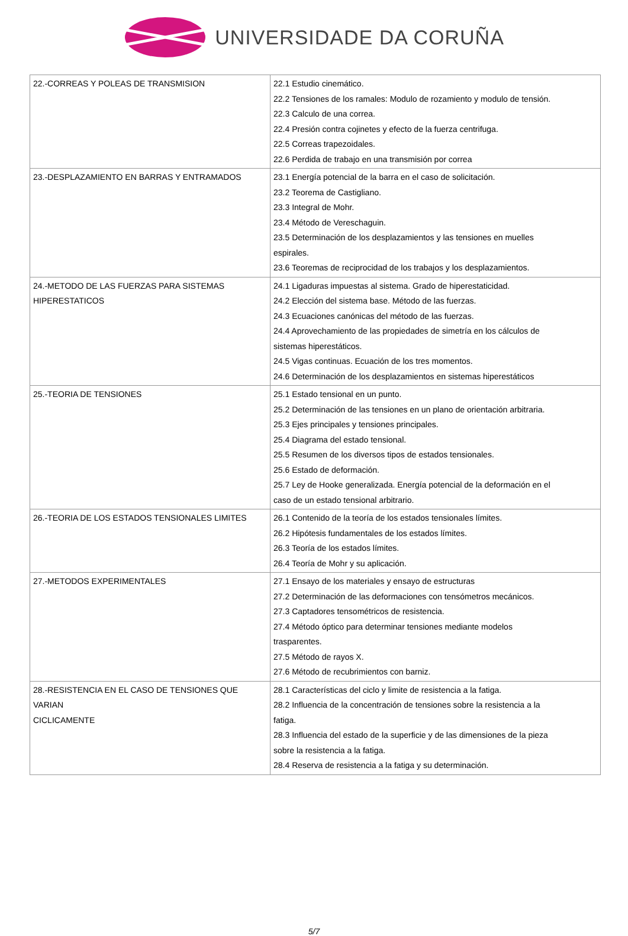UNIVERSIDADE DA CORUÑA
| 22.-CORREAS Y POLEAS DE TRANSMISION | 22.1 Estudio cinemático. 22.2 Tensiones de los ramales: Modulo de rozamiento y modulo de tensión. 22.3 Calculo de una correa. 22.4 Presión contra cojinetes y efecto de la fuerza centrifuga. 22.5 Correas trapezoidales. 22.6 Perdida de trabajo en una transmisión por correa |
| 23.-DESPLAZAMIENTO EN BARRAS Y ENTRAMADOS | 23.1 Energía potencial de la barra en el caso de solicitación. 23.2 Teorema de Castigliano. 23.3 Integral de Mohr. 23.4 Método de Vereschaguin. 23.5 Determinación de los desplazamientos y las tensiones en muelles espirales. 23.6 Teoremas de reciprocidad de los trabajos y los desplazamientos. |
| 24.-METODO DE LAS FUERZAS PARA SISTEMAS HIPERESTATICOS | 24.1 Ligaduras impuestas al sistema. Grado de hiperestaticidad. 24.2 Elección del sistema base. Método de las fuerzas. 24.3 Ecuaciones canónicas del método de las fuerzas. 24.4 Aprovechamiento de las propiedades de simetría en los cálculos de sistemas hiperestáticos. 24.5 Vigas continuas. Ecuación de los tres momentos. 24.6 Determinación de los desplazamientos en sistemas hiperestáticos |
| 25.-TEORIA DE TENSIONES | 25.1 Estado tensional en un punto. 25.2 Determinación de las tensiones en un plano de orientación arbitraria. 25.3 Ejes principales y tensiones principales. 25.4 Diagrama del estado tensional. 25.5 Resumen de los diversos tipos de estados tensionales. 25.6 Estado de deformación. 25.7 Ley de Hooke generalizada. Energía potencial de la deformación en el caso de un estado tensional arbitrario. |
| 26.-TEORIA DE LOS ESTADOS TENSIONALES LIMITES | 26.1 Contenido de la teoría de los estados tensionales límites. 26.2 Hipótesis fundamentales de los estados límites. 26.3 Teoría de los estados límites. 26.4 Teoría de Mohr y su aplicación. |
| 27.-METODOS EXPERIMENTALES | 27.1 Ensayo de los materiales y ensayo de estructuras 27.2 Determinación de las deformaciones con tensómetros mecánicos. 27.3 Captadores tensométricos de resistencia. 27.4 Método óptico para determinar tensiones mediante modelos trasparentes. 27.5 Método de rayos X. 27.6 Método de recubrimientos con barniz. |
| 28.-RESISTENCIA EN EL CASO DE TENSIONES QUE VARIAN CICLICAMENTE | 28.1 Características del ciclo y limite de resistencia a la fatiga. 28.2 Influencia de la concentración de tensiones sobre la resistencia a la fatiga. 28.3 Influencia del estado de la superficie y de las dimensiones de la pieza sobre la resistencia a la fatiga. 28.4 Reserva de resistencia a la fatiga y su determinación. |
5/7